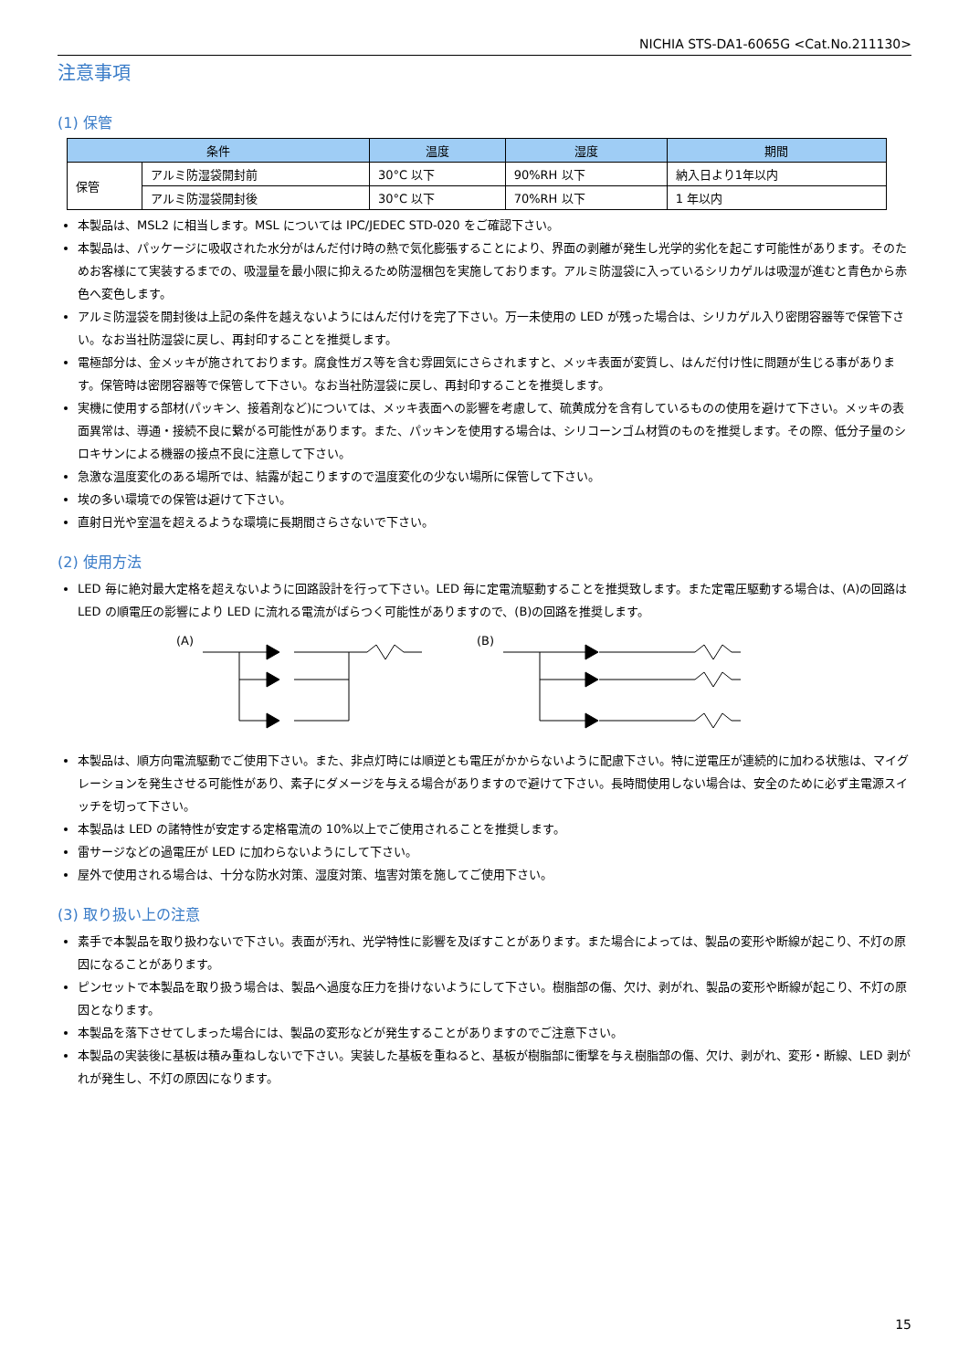NICHIA STS-DA1-6065G <Cat.No.211130>
注意事項
(1) 保管
| 条件 | | 温度 | 湿度 | 期間 |
| --- | --- | --- | --- | --- |
| 保管 | アルミ防湿袋開封前 | 30°C 以下 | 90%RH 以下 | 納入日より1年以内 |
| | アルミ防湿袋開封後 | 30°C 以下 | 70%RH 以下 | 1 年以内 |
本製品は、MSL2 に相当します。MSL については IPC/JEDEC STD-020 をご確認下さい。
本製品は、パッケージに吸収された水分がはんだ付け時の熱で気化膨張することにより、界面の剥離が発生し光学的劣化を起こす可能性があります。そのためお客様にて実装するまでの、吸湿量を最小限に抑えるため防湿梱包を実施しております。アルミ防湿袋に入っているシリカゲルは吸湿が進むと青色から赤色へ変色します。
アルミ防湿袋を開封後は上記の条件を越えないようにはんだ付けを完了下さい。万一未使用の LED が残った場合は、シリカゲル入り密閉容器等で保管下さい。なお当社防湿袋に戻し、再封印することを推奨します。
電極部分は、金メッキが施されております。腐食性ガス等を含む雰囲気にさらされますと、メッキ表面が変質し、はんだ付け性に問題が生じる事があります。保管時は密閉容器等で保管して下さい。なお当社防湿袋に戻し、再封印することを推奨します。
実機に使用する部材(パッキン、接着剤など)については、メッキ表面への影響を考慮して、硫黄成分を含有しているものの使用を避けて下さい。メッキの表面異常は、導通・接続不良に繋がる可能性があります。また、パッキンを使用する場合は、シリコーンゴム材質のものを推奨します。その際、低分子量のシロキサンによる機器の接点不良に注意して下さい。
急激な温度変化のある場所では、結露が起こりますので温度変化の少ない場所に保管して下さい。
埃の多い環境での保管は避けて下さい。
直射日光や室温を超えるような環境に長期間さらさないで下さい。
(2) 使用方法
LED 毎に絶対最大定格を超えないように回路設計を行って下さい。LED 毎に定電流駆動することを推奨致します。また定電圧駆動する場合は、(A)の回路は LED の順電圧の影響により LED に流れる電流がばらつく可能性がありますので、(B)の回路を推奨します。
(A) (B)
本製品は、順方向電流駆動でご使用下さい。また、非点灯時には順逆とも電圧がかからないように配慮下さい。特に逆電圧が連続的に加わる状態は、マイグレーションを発生させる可能性があり、素子にダメージを与える場合がありますので避けて下さい。長時間使用しない場合は、安全のために必ず主電源スイッチを切って下さい。
本製品は LED の諸特性が安定する定格電流の 10%以上でご使用されることを推奨します。
雷サージなどの過電圧が LED に加わらないようにして下さい。
屋外で使用される場合は、十分な防水対策、湿度対策、塩害対策を施してご使用下さい。
(3) 取り扱い上の注意
素手で本製品を取り扱わないで下さい。表面が汚れ、光学特性に影響を及ぼすことがあります。また場合によっては、製品の変形や断線が起こり、不灯の原因になることがあります。
ピンセットで本製品を取り扱う場合は、製品へ過度な圧力を掛けないようにして下さい。樹脂部の傷、欠け、剥がれ、製品の変形や断線が起こり、不灯の原因となります。
本製品を落下させてしまった場合には、製品の変形などが発生することがありますのでご注意下さい。
本製品の実装後に基板は積み重ねしないで下さい。実装した基板を重ねると、基板が樹脂部に衝撃を与え樹脂部の傷、欠け、剥がれ、変形・断線、LED 剥がれが発生し、不灯の原因になります。
15